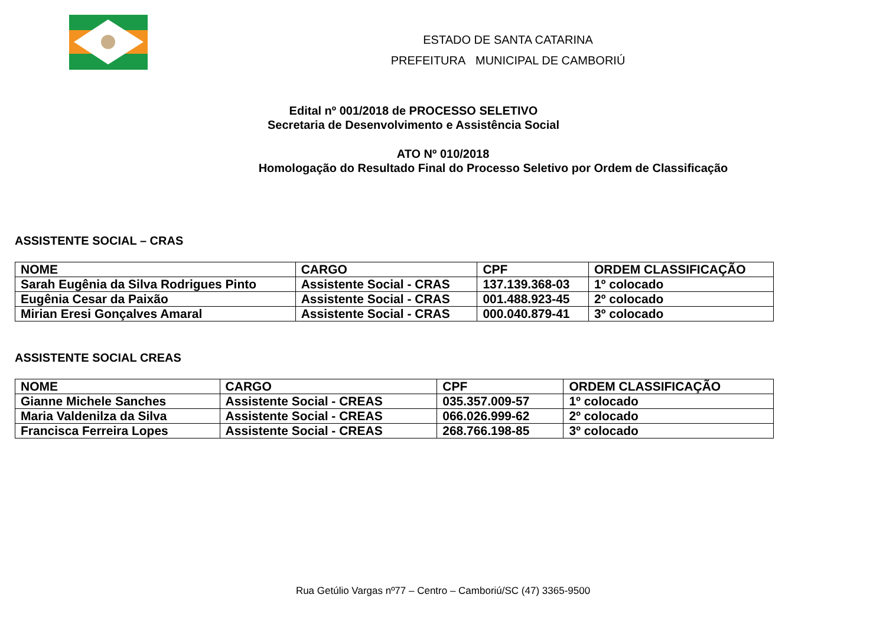ESTADO DE SANTA CATARINA
PREFEITURA MUNICIPAL DE CAMBORIÚ
Edital nº 001/2018 de PROCESSO SELETIVO
Secretaria de Desenvolvimento e Assistência Social
ATO Nº 010/2018
Homologação do Resultado Final do Processo Seletivo por Ordem de Classificação
ASSISTENTE SOCIAL – CRAS
| NOME | CARGO | CPF | ORDEM CLASSIFICAÇÃO |
| Sarah Eugênia da Silva Rodrigues Pinto | Assistente Social - CRAS | 137.139.368-03 | 1º colocado |
| Eugênia Cesar da Paixão | Assistente Social - CRAS | 001.488.923-45 | 2º colocado |
| Mirian Eresi Gonçalves Amaral | Assistente Social - CRAS | 000.040.879-41 | 3º colocado |
ASSISTENTE SOCIAL CREAS
| NOME | CARGO | CPF | ORDEM CLASSIFICAÇÃO |
| Gianne Michele Sanches | Assistente Social - CREAS | 035.357.009-57 | 1º colocado |
| Maria Valdenilza da Silva | Assistente Social - CREAS | 066.026.999-62 | 2º colocado |
| Francisca Ferreira Lopes | Assistente Social - CREAS | 268.766.198-85 | 3º colocado |
Rua Getúlio Vargas nº77 – Centro – Camboriú/SC (47) 3365-9500